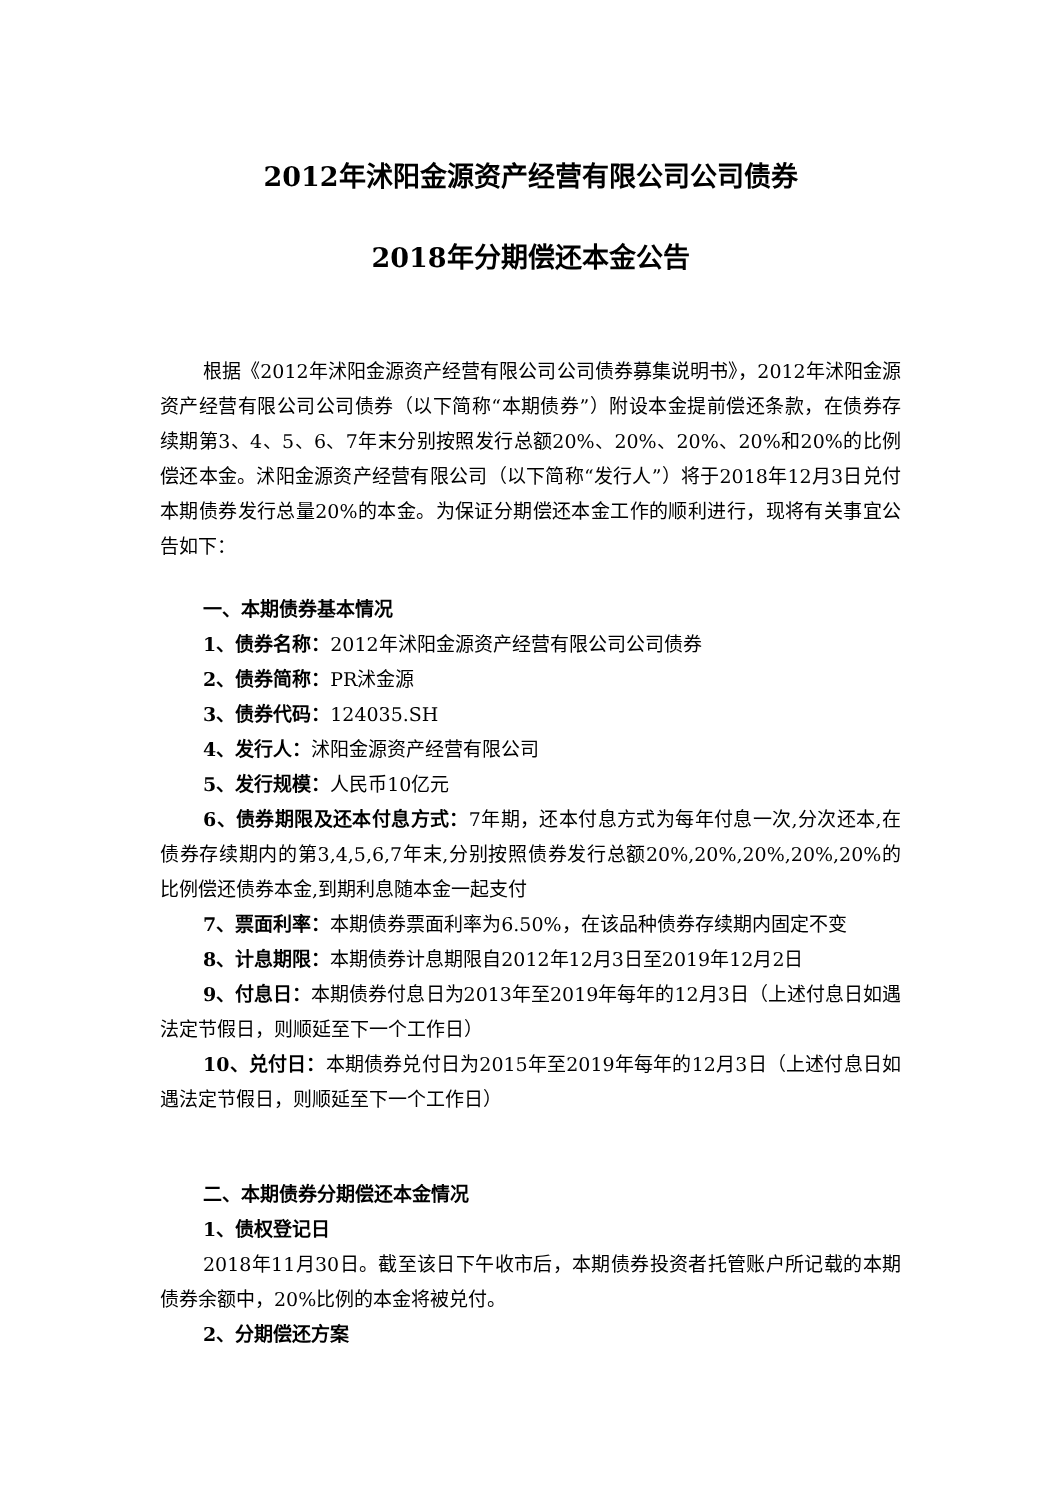2012年沭阳金源资产经营有限公司公司债券
2018年分期偿还本金公告
根据《2012年沭阳金源资产经营有限公司公司债券募集说明书》，2012年沭阳金源资产经营有限公司公司债券（以下简称“本期债券”）附设本金提前偿还条款，在债券存续期第3、4、5、6、7年末分别按照发行总额20%、20%、20%、20%和20%的比例偿还本金。沭阳金源资产经营有限公司（以下简称“发行人”）将于2018年12月3日兑付本期债券发行总量20%的本金。为保证分期偿还本金工作的顺利进行，现将有关事宜公告如下：
一、本期债券基本情况
1、债券名称：2012年沭阳金源资产经营有限公司公司债券
2、债券简称：PR沭金源
3、债券代码：124035.SH
4、发行人：沭阳金源资产经营有限公司
5、发行规模：人民币10亿元
6、债券期限及还本付息方式：7年期，还本付息方式为每年付息一次,分次还本,在债券存续期内的第3,4,5,6,7年末,分别按照债券发行总额20%,20%,20%,20%,20%的比例偿还债券本金,到期利息随本金一起支付
7、票面利率：本期债券票面利率为6.50%，在该品种债券存续期内固定不变
8、计息期限：本期债券计息期限自2012年12月3日至2019年12月2日
9、付息日：本期债券付息日为2013年至2019年每年的12月3日（上述付息日如遇法定节假日，则顺延至下一个工作日）
10、兑付日：本期债券兑付日为2015年至2019年每年的12月3日（上述付息日如遇法定节假日，则顺延至下一个工作日）
二、本期债券分期偿还本金情况
1、债权登记日
2018年11月30日。截至该日下午收市后，本期债券投资者托管账户所记载的本期债券余额中，20%比例的本金将被兑付。
2、分期偿还方案